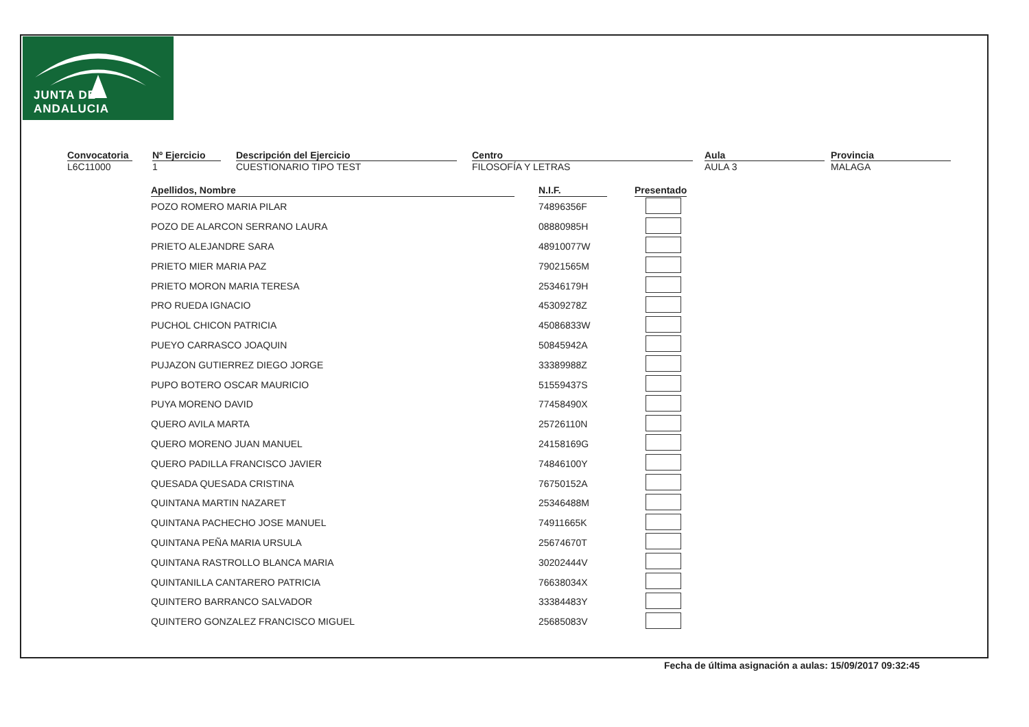JUNTA DE ANDALUCIA
Convocatoria
L6C11000
Nº Ejercicio
1
Descripción del Ejercicio
CUESTIONARIO TIPO TEST
Centro
FILOSOFÍA Y LETRAS
Aula
AULA 3
Provincia
MALAGA
| Apellidos, Nombre | | N.I.F. | | Presentado |
| --- | --- | --- | --- | --- |
| POZO ROMERO MARIA PILAR | | 74896356F | | |
| POZO DE ALARCON SERRANO LAURA | | 08880985H | | |
| PRIETO ALEJANDRE SARA | | 48910077W | | |
| PRIETO MIER MARIA PAZ | | 79021565M | | |
| PRIETO MORON MARIA TERESA | | 25346179H | | |
| PRO RUEDA IGNACIO | | 45309278Z | | |
| PUCHOL CHICON PATRICIA | | 45086833W | | |
| PUEYO CARRASCO JOAQUIN | | 50845942A | | |
| PUJAZON GUTIERREZ DIEGO JORGE | | 33389988Z | | |
| PUPO BOTERO OSCAR MAURICIO | | 51559437S | | |
| PUYA MORENO DAVID | | 77458490X | | |
| QUERO AVILA MARTA | | 25726110N | | |
| QUERO MORENO JUAN MANUEL | | 24158169G | | |
| QUERO PADILLA FRANCISCO JAVIER | | 74846100Y | | |
| QUESADA QUESADA CRISTINA | | 76750152A | | |
| QUINTANA MARTIN NAZARET | | 25346488M | | |
| QUINTANA PACHECHO JOSE MANUEL | | 74911665K | | |
| QUINTANA PEÑA MARIA URSULA | | 25674670T | | |
| QUINTANA RASTROLLO BLANCA MARIA | | 30202444V | | |
| QUINTANILLA CANTARERO PATRICIA | | 76638034X | | |
| QUINTERO BARRANCO SALVADOR | | 33384483Y | | |
| QUINTERO GONZALEZ FRANCISCO MIGUEL | | 25685083V | | |
Fecha de última asignación a aulas: 15/09/2017 09:32:45